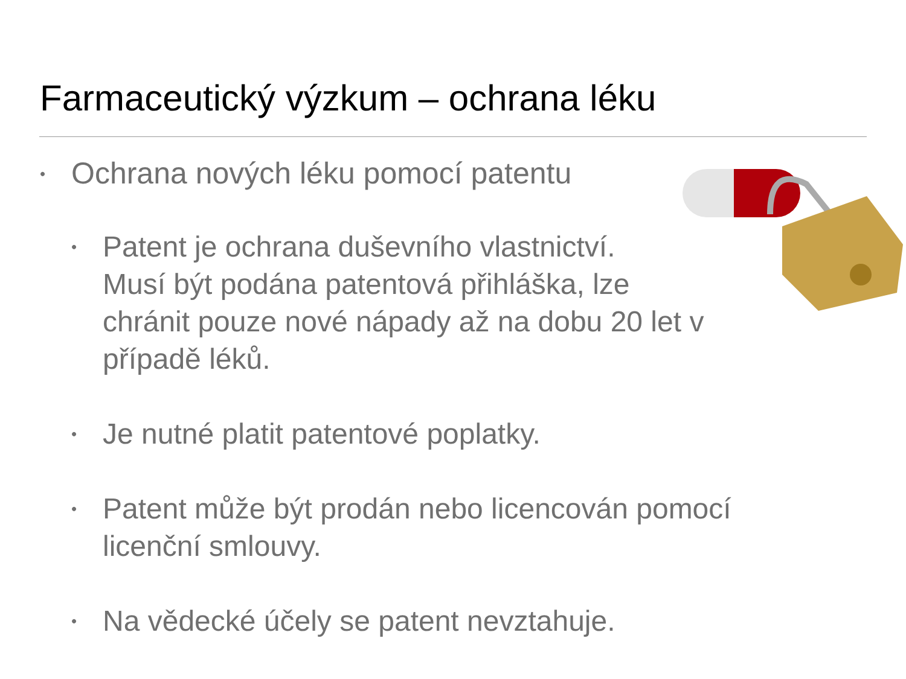Farmaceutický výzkum – ochrana léku
• Ochrana nových léku pomocí patentu
• Patent je ochrana duševního vlastnictví.
Musí být podána patentová přihláška, lze
chránit pouze nové nápady až na dobu 20 let v
případě léků.
• Je nutné platit patentové poplatky.
• Patent může být prodán nebo licencován pomocí
licenční smlouvy.
• Na vědecké účely se patent nevztahuje.